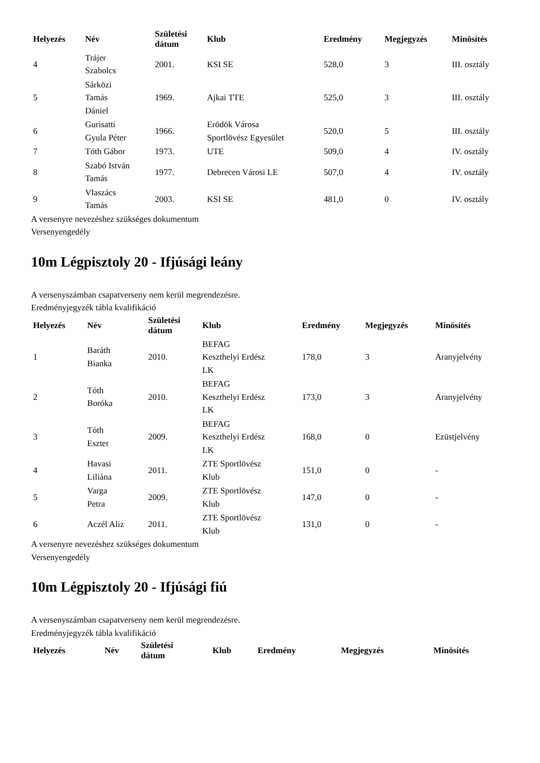| Helyezés | Név | Születési dátum | Klub | Eredmény | Megjegyzés | Minösítés |
| --- | --- | --- | --- | --- | --- | --- |
| 4 | Trájer Szabolcs | 2001. | KSI SE | 528,0 | 3 | III. osztály |
| 5 | Sárközi Tamás Dániel | 1969. | Ajkai TTE | 525,0 | 3 | III. osztály |
| 6 | Gurisatti Gyula Péter | 1966. | Erödök Városa Sportlövész Egyesület | 520,0 | 5 | III. osztály |
| 7 | Tóth Gábor | 1973. | UTE | 509,0 | 4 | IV. osztály |
| 8 | Szabó István Tamás | 1977. | Debrecen Városi LE | 507,0 | 4 | IV. osztály |
| 9 | Vlaszács Tamás | 2003. | KSI SE | 481,0 | 0 | IV. osztály |
A versenyre nevezéshez szükséges dokumentum
Versenyengedély
10m Légpisztoly 20 - Ifjúsági leány
A versenyszámban csapatverseny nem kerül megrendezésre.
Eredményjegyzék tábla kvalifikáció
| Helyezés | Név | Születési dátum | Klub | Eredmény | Megjegyzés | Minösítés |
| --- | --- | --- | --- | --- | --- | --- |
| 1 | Baráth Bianka | 2010. | BEFAG Keszthelyi Erdész LK | 178,0 | 3 | Aranyjelvény |
| 2 | Tóth Boróka | 2010. | BEFAG Keszthelyi Erdész LK | 173,0 | 3 | Aranyjelvény |
| 3 | Tóth Eszter | 2009. | BEFAG Keszthelyi Erdész LK | 168,0 | 0 | Ezüstjelvény |
| 4 | Havasi Liliána | 2011. | ZTE Sportlövész Klub | 151,0 | 0 | - |
| 5 | Varga Petra | 2009. | ZTE Sportlövész Klub | 147,0 | 0 | - |
| 6 | Aczél Aliz | 2011. | ZTE Sportlövész Klub | 131,0 | 0 | - |
A versenyre nevezéshez szükséges dokumentum
Versenyengedély
10m Légpisztoly 20 - Ifjúsági fiú
A versenyszámban csapatverseny nem kerül megrendezésre.
Eredményjegyzék tábla kvalifikáció
| Helyezés | Név | Születési dátum | Klub | Eredmény | Megjegyzés | Minösítés |
| --- | --- | --- | --- | --- | --- | --- |